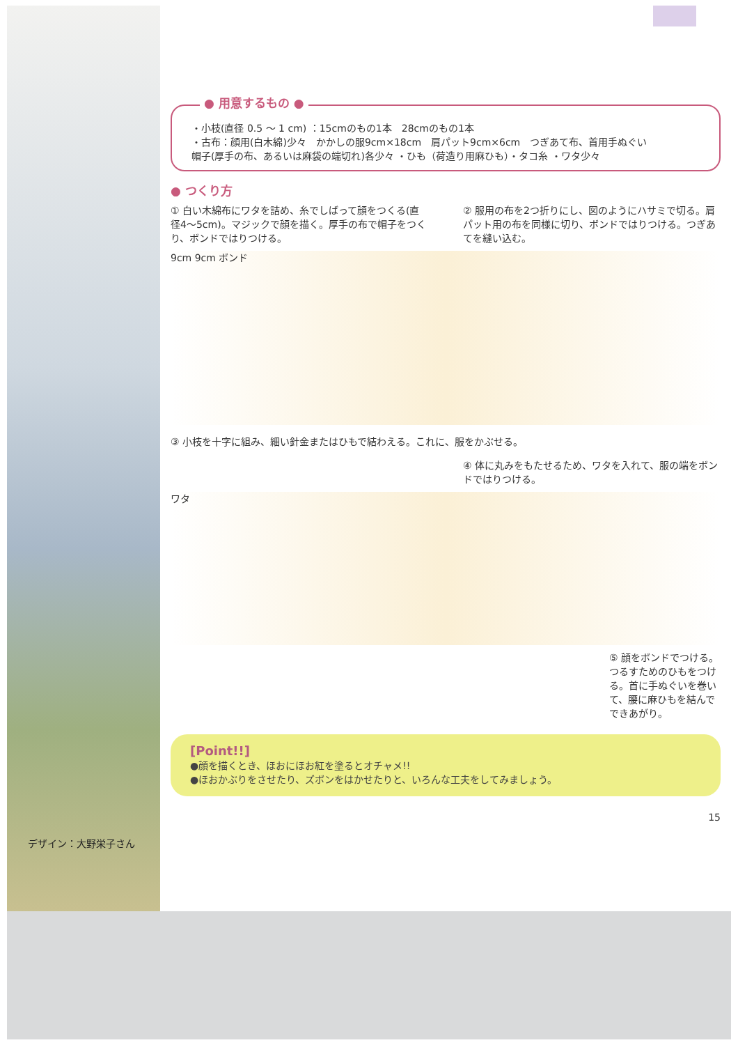デザイン：大野栄子さん
● 用意するもの ●
・小枝(直径 0.5 ～ 1 cm) ：15cmのもの1本　28cmのもの1本
・古布：顔用(白木綿)少々　かかしの服9cm×18cm　肩パット9cm×6cm　つぎあて布、首用手ぬぐい
帽子(厚手の布、あるいは麻袋の端切れ)各少々 ・ひも（荷造り用麻ひも）・タコ糸 ・ワタ少々
● つくり方
① 白い木綿布にワタを詰め、糸でしばって顔をつくる(直径4～5cm)。マジックで顔を描く。厚手の布で帽子をつくり、ボンドではりつける。
② 服用の布を2つ折りにし、図のようにハサミで切る。肩パット用の布を同様に切り、ボンドではりつける。つぎあてを縫い込む。
9cm 9cm ボンド
③ 小枝を十字に組み、細い針金またはひもで結わえる。これに、服をかぶせる。
④ 体に丸みをもたせるため、ワタを入れて、服の端をボンドではりつける。
ワタ
⑤ 顔をボンドでつける。つるすためのひもをつける。首に手ぬぐいを巻いて、腰に麻ひもを結んでできあがり。
[Point!!]
●顔を描くとき、ほおにほお紅を塗るとオチャメ!!
●ほおかぶりをさせたり、ズボンをはかせたりと、いろんな工夫をしてみましょう。
15